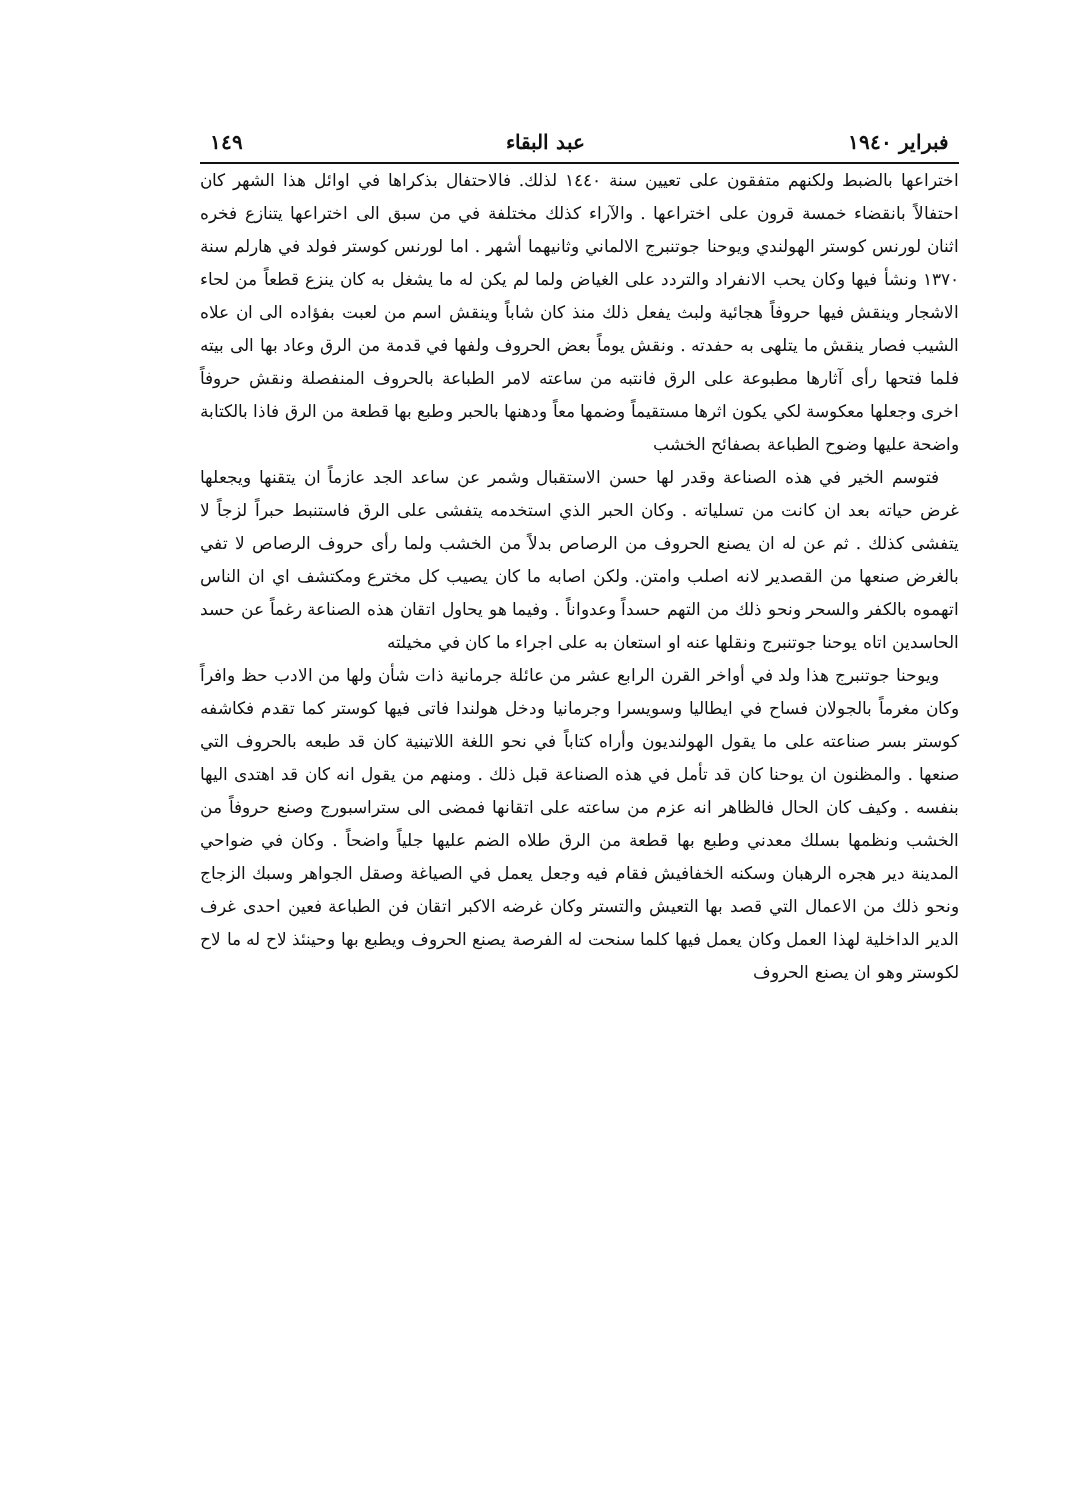فبراير ١٩٤٠ عبد البقاء ١٤٩
اختراعها بالضبط ولكنهم متفقون على تعيين سنة ١٤٤٠ لذلك. فالاحتفال بذكراها في اوائل هذا الشهر كان احتفالاً بانقضاء خمسة قرون على اختراعها . والآراء كذلك مختلفة في من سبق الى اختراعها يتنازع فخره اثنان لورنس كوستر الهولندي ويوحنا جوتنبرج الالماني وثانيهما أشهر . اما لورنس كوستر فولد في هارلم سنة ١٣٧٠ ونشأ فيها وكان يحب الانفراد والتردد على الغياض ولما لم يكن له ما يشغل به كان ينزع قطعاً من لحاء الاشجار وينقش فيها حروفاً هجائية ولبث يفعل ذلك منذ كان شاباً وينقش اسم من لعبت بفؤاده الى ان علاه الشيب فصار ينقش ما يتلهى به حفدته . ونقش يوماً بعض الحروف ولفها في قدمة من الرق وعاد بها الى بيته فلما فتحها رأى آثارها مطبوعة على الرق فانتبه من ساعته لامر الطباعة بالحروف المنفصلة ونقش حروفاً اخرى وجعلها معكوسة لكي يكون اثرها مستقيماً وضمها معاً ودهنها بالحبر وطبع بها قطعة من الرق فاذا بالكتابة واضحة عليها وضوح الطباعة بصفائح الخشب
فتوسم الخير في هذه الصناعة وقدر لها حسن الاستقبال وشمر عن ساعد الجد عازماً ان يتقنها ويجعلها غرض حياته بعد ان كانت من تسلياته . وكان الحبر الذي استخدمه يتفشى على الرق فاستنبط حبراً لزجاً لا يتفشى كذلك . ثم عن له ان يصنع الحروف من الرصاص بدلاً من الخشب ولما رأى حروف الرصاص لا تفي بالغرض صنعها من القصدير لانه اصلب وامتن. ولكن اصابه ما كان يصيب كل مخترع ومكتشف اي ان الناس اتهموه بالكفر والسحر ونحو ذلك من التهم حسداً وعدواناً . وفيما هو يحاول اتقان هذه الصناعة رغماً عن حسد الحاسدين اتاه يوحنا جوتنبرج ونقلها عنه او استعان به على اجراء ما كان في مخيلته
ويوحنا جوتنبرج هذا ولد في أواخر القرن الرابع عشر من عائلة جرمانية ذات شأن ولها من الادب حظ وافراً وكان مغرماً بالجولان فساح في ايطاليا وسويسرا وجرمانيا ودخل هولندا فاتى فيها كوستر كما تقدم فكاشفه كوستر بسر صناعته على ما يقول الهولنديون وأراه كتاباً في نحو اللغة اللاتينية كان قد طبعه بالحروف التي صنعها . والمظنون ان يوحنا كان قد تأمل في هذه الصناعة قبل ذلك . ومنهم من يقول انه كان قد اهتدى اليها بنفسه . وكيف كان الحال فالظاهر انه عزم من ساعته على اتقانها فمضى الى ستراسبورج وصنع حروفاً من الخشب ونظمها بسلك معدني وطبع بها قطعة من الرق طلاه الضم عليها جلياً واضحاً . وكان في ضواحي المدينة دير هجره الرهبان وسكنه الخفافيش فقام فيه وجعل يعمل في الصياغة وصقل الجواهر وسبك الزجاج ونحو ذلك من الاعمال التي قصد بها التعيش والتستر وكان غرضه الاكبر اتقان فن الطباعة فعين احدى غرف الدير الداخلية لهذا العمل وكان يعمل فيها كلما سنحت له الفرصة يصنع الحروف ويطبع بها وحينئذ لاح له ما لاح لكوستر وهو ان يصنع الحروف